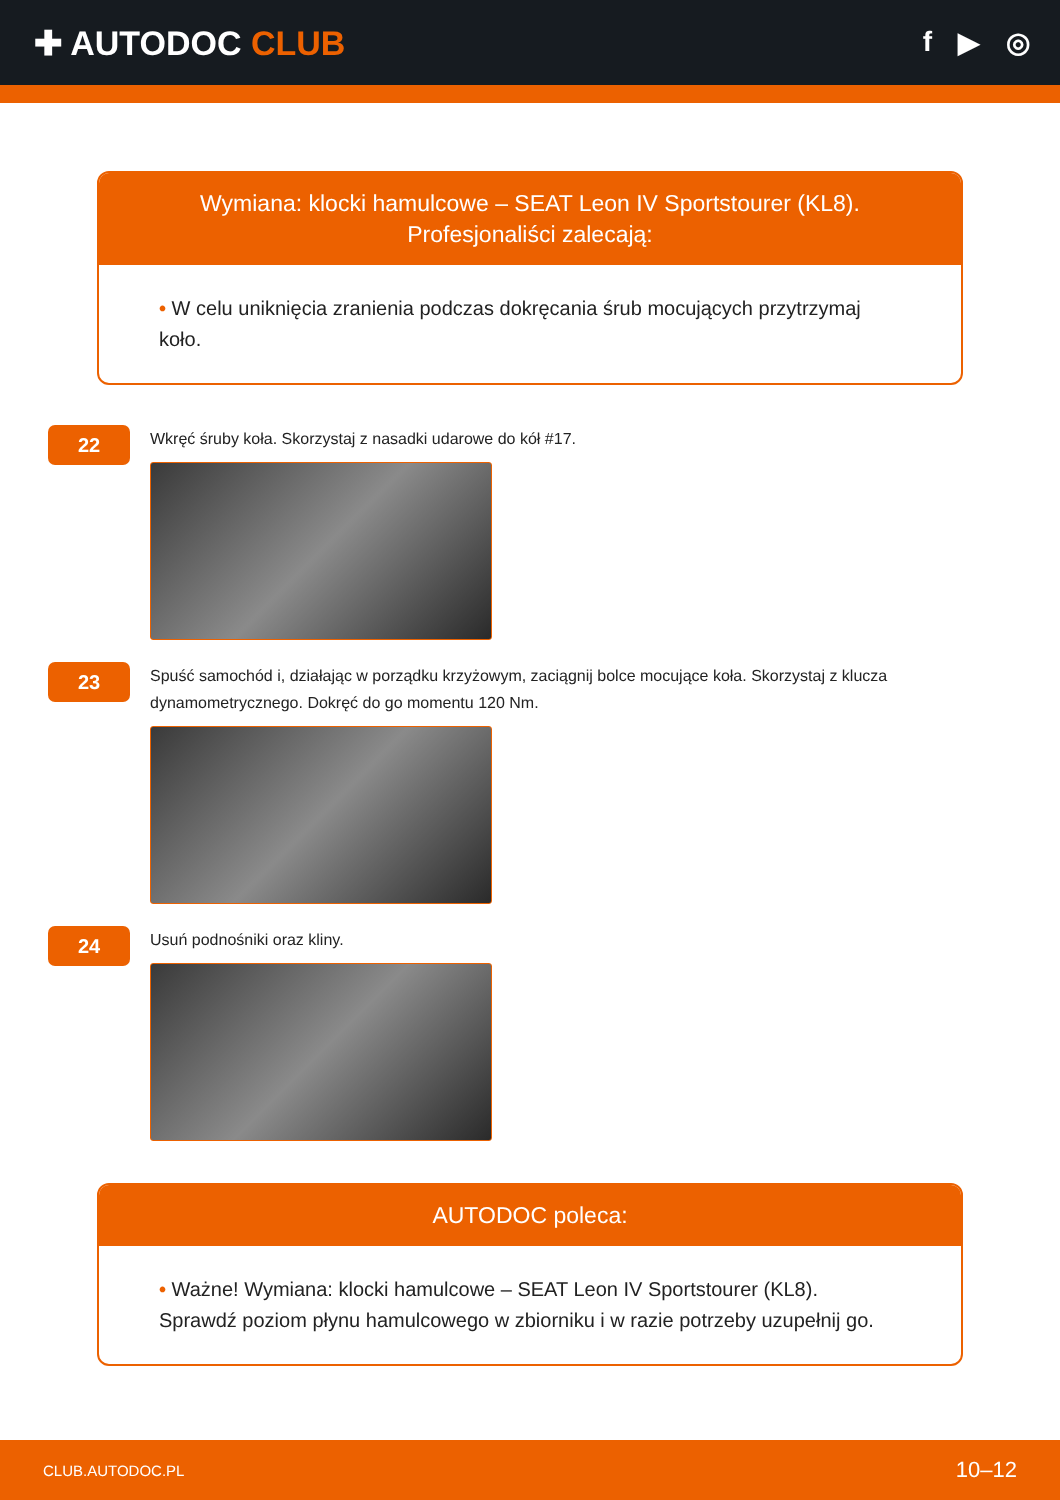✚ AUTODOC CLUB
f ▶ ◎
Wymiana: klocki hamulcowe – SEAT Leon IV Sportstourer (KL8).
Profesjonaliści zalecają:
• W celu uniknięcia zranienia podczas dokręcania śrub mocujących przytrzymaj koło.
22
Wkręć śruby koła. Skorzystaj z nasadki udarowe do kół #17.
23
Spuść samochód i, działając w porządku krzyżowym, zaciągnij bolce mocujące koła. Skorzystaj z klucza dynamometrycznego. Dokręć do go momentu 120 Nm.
24
Usuń podnośniki oraz kliny.
AUTODOC poleca:
• Ważne! Wymiana: klocki hamulcowe – SEAT Leon IV Sportstourer (KL8). Sprawdź poziom płynu hamulcowego w zbiorniku i w razie potrzeby uzupełnij go.
CLUB.AUTODOC.PL 10–12